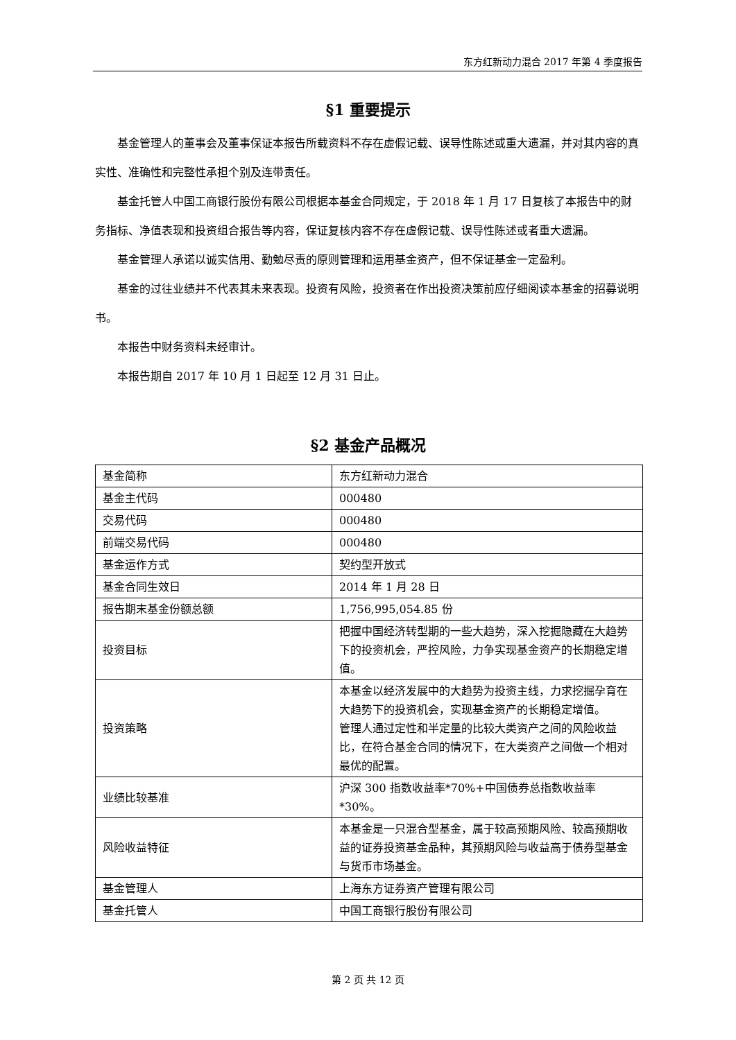东方红新动力混合 2017 年第 4 季度报告
§1 重要提示
基金管理人的董事会及董事保证本报告所载资料不存在虚假记载、误导性陈述或重大遗漏，并对其内容的真实性、准确性和完整性承担个别及连带责任。
基金托管人中国工商银行股份有限公司根据本基金合同规定，于 2018 年 1 月 17 日复核了本报告中的财务指标、净值表现和投资组合报告等内容，保证复核内容不存在虚假记载、误导性陈述或者重大遗漏。
基金管理人承诺以诚实信用、勤勉尽责的原则管理和运用基金资产，但不保证基金一定盈利。
基金的过往业绩并不代表其未来表现。投资有风险，投资者在作出投资决策前应仔细阅读本基金的招募说明书。
本报告中财务资料未经审计。
本报告期自 2017 年 10 月 1 日起至 12 月 31 日止。
§2 基金产品概况
| 基金简称 | 东方红新动力混合 |
| 基金主代码 | 000480 |
| 交易代码 | 000480 |
| 前端交易代码 | 000480 |
| 基金运作方式 | 契约型开放式 |
| 基金合同生效日 | 2014 年 1 月 28 日 |
| 报告期末基金份额总额 | 1,756,995,054.85 份 |
| 投资目标 | 把握中国经济转型期的一些大趋势，深入挖掘隐藏在大趋势下的投资机会，严控风险，力争实现基金资产的长期稳定增值。 |
| 投资策略 | 本基金以经济发展中的大趋势为投资主线，力求挖掘孕育在大趋势下的投资机会，实现基金资产的长期稳定增值。 管理人通过定性和半定量的比较大类资产之间的风险收益比，在符合基金合同的情况下，在大类资产之间做一个相对最优的配置。 |
| 业绩比较基准 | 沪深 300 指数收益率*70%+中国债券总指数收益率*30%。 |
| 风险收益特征 | 本基金是一只混合型基金，属于较高预期风险、较高预期收益的证券投资基金品种，其预期风险与收益高于债券型基金与货币市场基金。 |
| 基金管理人 | 上海东方证券资产管理有限公司 |
| 基金托管人 | 中国工商银行股份有限公司 |
第 2 页 共 12 页